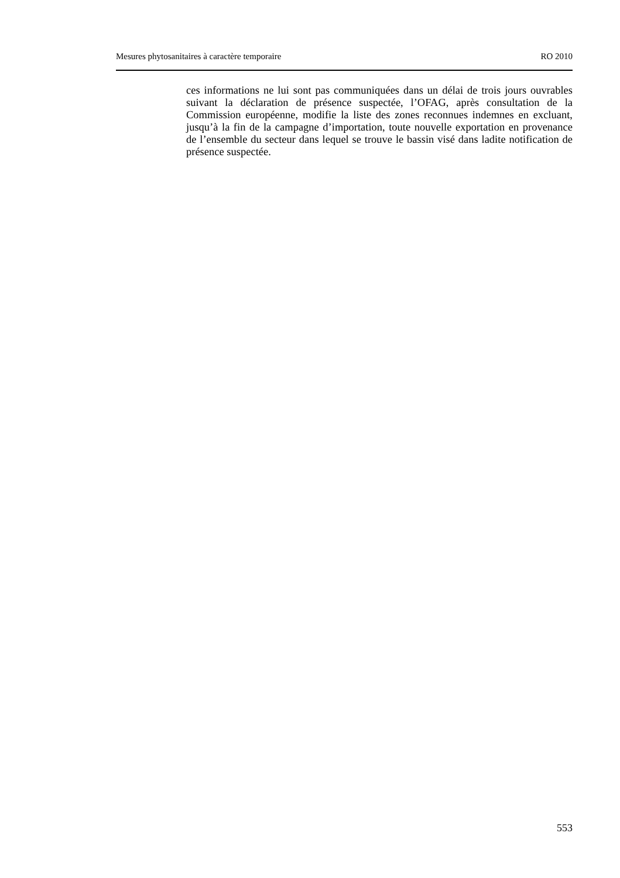Mesures phytosanitaires à caractère temporaire RO 2010
ces informations ne lui sont pas communiquées dans un délai de trois jours ouvrables suivant la déclaration de présence suspectée, l’OFAG, après consultation de la Commission européenne, modifie la liste des zones reconnues indemnes en excluant, jusqu’à la fin de la campagne d’importation, toute nouvelle exportation en provenance de l’ensemble du secteur dans lequel se trouve le bassin visé dans ladite notification de présence suspectée.
553